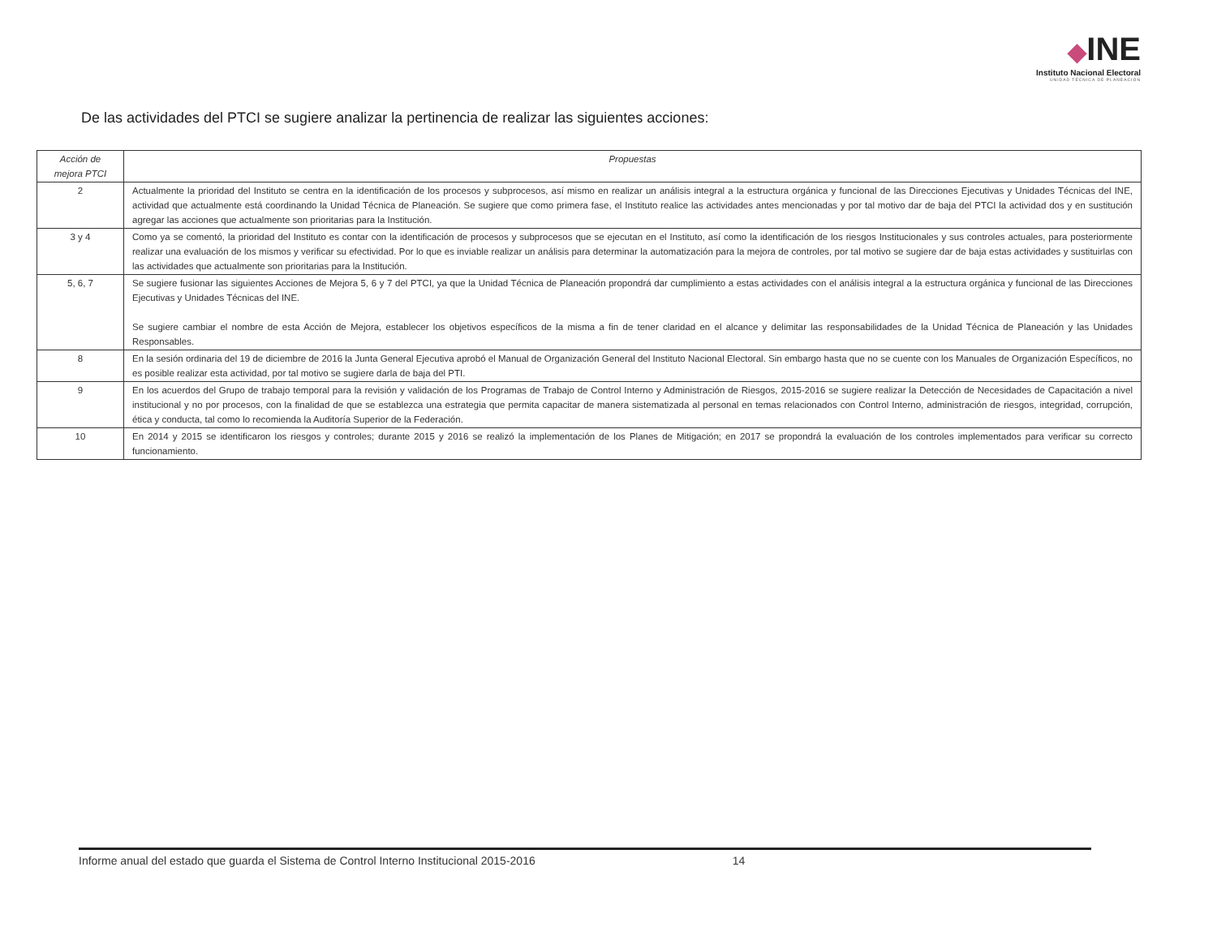◆INE
Instituto Nacional Electoral
UNIDAD TÉCNICA DE PLANEACIÓN
De las actividades del PTCI se sugiere analizar la pertinencia de realizar las siguientes acciones:
| Acción de mejora PTCI | Propuestas |
| --- | --- |
| 2 | Actualmente la prioridad del Instituto se centra en la identificación de los procesos y subprocesos, así mismo en realizar un análisis integral a la estructura orgánica y funcional de las Direcciones Ejecutivas y Unidades Técnicas del INE, actividad que actualmente está coordinando la Unidad Técnica de Planeación. Se sugiere que como primera fase, el Instituto realice las actividades antes mencionadas y por tal motivo dar de baja del PTCI la actividad dos y en sustitución agregar las acciones que actualmente son prioritarias para la Institución. |
| 3 y 4 | Como ya se comentó, la prioridad del Instituto es contar con la identificación de procesos y subprocesos que se ejecutan en el Instituto, así como la identificación de los riesgos Institucionales y sus controles actuales, para posteriormente realizar una evaluación de los mismos y verificar su efectividad. Por lo que es inviable realizar un análisis para determinar la automatización para la mejora de controles, por tal motivo se sugiere dar de baja estas actividades y sustituirlas con las actividades que actualmente son prioritarias para la Institución. |
| 5, 6, 7 | Se sugiere fusionar las siguientes Acciones de Mejora 5, 6 y 7 del PTCI, ya que la Unidad Técnica de Planeación propondrá dar cumplimiento a estas actividades con el análisis integral a la estructura orgánica y funcional de las Direcciones Ejecutivas y Unidades Técnicas del INE. Se sugiere cambiar el nombre de esta Acción de Mejora, establecer los objetivos específicos de la misma a fin de tener claridad en el alcance y delimitar las responsabilidades de la Unidad Técnica de Planeación y las Unidades Responsables. |
| 8 | En la sesión ordinaria del 19 de diciembre de 2016 la Junta General Ejecutiva aprobó el Manual de Organización General del Instituto Nacional Electoral. Sin embargo hasta que no se cuente con los Manuales de Organización Específicos, no es posible realizar esta actividad, por tal motivo se sugiere darla de baja del PTI. |
| 9 | En los acuerdos del Grupo de trabajo temporal para la revisión y validación de los Programas de Trabajo de Control Interno y Administración de Riesgos, 2015-2016 se sugiere realizar la Detección de Necesidades de Capacitación a nivel institucional y no por procesos, con la finalidad de que se establezca una estrategia que permita capacitar de manera sistematizada al personal en temas relacionados con Control Interno, administración de riesgos, integridad, corrupción, ética y conducta, tal como lo recomienda la Auditoría Superior de la Federación. |
| 10 | En 2014 y 2015 se identificaron los riesgos y controles; durante 2015 y 2016 se realizó la implementación de los Planes de Mitigación; en 2017 se propondrá la evaluación de los controles implementados para verificar su correcto funcionamiento. |
Informe anual del estado que guarda el Sistema de Control Interno Institucional 2015-2016 14